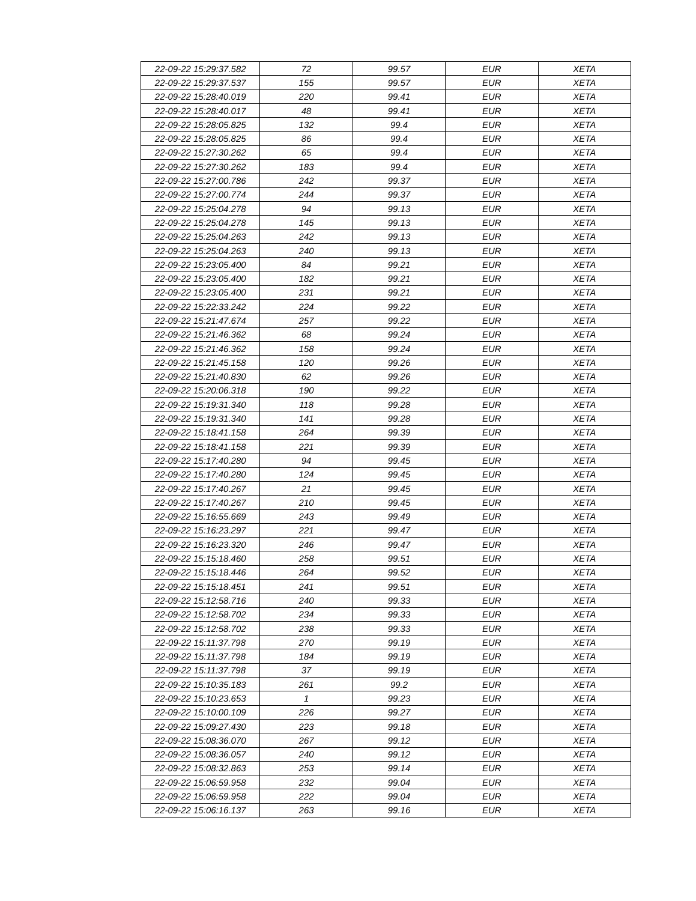| 22-09-22 15:29:37.582 | 72 | 99.57 | EUR | XETA |
| 22-09-22 15:29:37.537 | 155 | 99.57 | EUR | XETA |
| 22-09-22 15:28:40.019 | 220 | 99.41 | EUR | XETA |
| 22-09-22 15:28:40.017 | 48 | 99.41 | EUR | XETA |
| 22-09-22 15:28:05.825 | 132 | 99.4 | EUR | XETA |
| 22-09-22 15:28:05.825 | 86 | 99.4 | EUR | XETA |
| 22-09-22 15:27:30.262 | 65 | 99.4 | EUR | XETA |
| 22-09-22 15:27:30.262 | 183 | 99.4 | EUR | XETA |
| 22-09-22 15:27:00.786 | 242 | 99.37 | EUR | XETA |
| 22-09-22 15:27:00.774 | 244 | 99.37 | EUR | XETA |
| 22-09-22 15:25:04.278 | 94 | 99.13 | EUR | XETA |
| 22-09-22 15:25:04.278 | 145 | 99.13 | EUR | XETA |
| 22-09-22 15:25:04.263 | 242 | 99.13 | EUR | XETA |
| 22-09-22 15:25:04.263 | 240 | 99.13 | EUR | XETA |
| 22-09-22 15:23:05.400 | 84 | 99.21 | EUR | XETA |
| 22-09-22 15:23:05.400 | 182 | 99.21 | EUR | XETA |
| 22-09-22 15:23:05.400 | 231 | 99.21 | EUR | XETA |
| 22-09-22 15:22:33.242 | 224 | 99.22 | EUR | XETA |
| 22-09-22 15:21:47.674 | 257 | 99.22 | EUR | XETA |
| 22-09-22 15:21:46.362 | 68 | 99.24 | EUR | XETA |
| 22-09-22 15:21:46.362 | 158 | 99.24 | EUR | XETA |
| 22-09-22 15:21:45.158 | 120 | 99.26 | EUR | XETA |
| 22-09-22 15:21:40.830 | 62 | 99.26 | EUR | XETA |
| 22-09-22 15:20:06.318 | 190 | 99.22 | EUR | XETA |
| 22-09-22 15:19:31.340 | 118 | 99.28 | EUR | XETA |
| 22-09-22 15:19:31.340 | 141 | 99.28 | EUR | XETA |
| 22-09-22 15:18:41.158 | 264 | 99.39 | EUR | XETA |
| 22-09-22 15:18:41.158 | 221 | 99.39 | EUR | XETA |
| 22-09-22 15:17:40.280 | 94 | 99.45 | EUR | XETA |
| 22-09-22 15:17:40.280 | 124 | 99.45 | EUR | XETA |
| 22-09-22 15:17:40.267 | 21 | 99.45 | EUR | XETA |
| 22-09-22 15:17:40.267 | 210 | 99.45 | EUR | XETA |
| 22-09-22 15:16:55.669 | 243 | 99.49 | EUR | XETA |
| 22-09-22 15:16:23.297 | 221 | 99.47 | EUR | XETA |
| 22-09-22 15:16:23.320 | 246 | 99.47 | EUR | XETA |
| 22-09-22 15:15:18.460 | 258 | 99.51 | EUR | XETA |
| 22-09-22 15:15:18.446 | 264 | 99.52 | EUR | XETA |
| 22-09-22 15:15:18.451 | 241 | 99.51 | EUR | XETA |
| 22-09-22 15:12:58.716 | 240 | 99.33 | EUR | XETA |
| 22-09-22 15:12:58.702 | 234 | 99.33 | EUR | XETA |
| 22-09-22 15:12:58.702 | 238 | 99.33 | EUR | XETA |
| 22-09-22 15:11:37.798 | 270 | 99.19 | EUR | XETA |
| 22-09-22 15:11:37.798 | 184 | 99.19 | EUR | XETA |
| 22-09-22 15:11:37.798 | 37 | 99.19 | EUR | XETA |
| 22-09-22 15:10:35.183 | 261 | 99.2 | EUR | XETA |
| 22-09-22 15:10:23.653 | 1 | 99.23 | EUR | XETA |
| 22-09-22 15:10:00.109 | 226 | 99.27 | EUR | XETA |
| 22-09-22 15:09:27.430 | 223 | 99.18 | EUR | XETA |
| 22-09-22 15:08:36.070 | 267 | 99.12 | EUR | XETA |
| 22-09-22 15:08:36.057 | 240 | 99.12 | EUR | XETA |
| 22-09-22 15:08:32.863 | 253 | 99.14 | EUR | XETA |
| 22-09-22 15:06:59.958 | 232 | 99.04 | EUR | XETA |
| 22-09-22 15:06:59.958 | 222 | 99.04 | EUR | XETA |
| 22-09-22 15:06:16.137 | 263 | 99.16 | EUR | XETA |